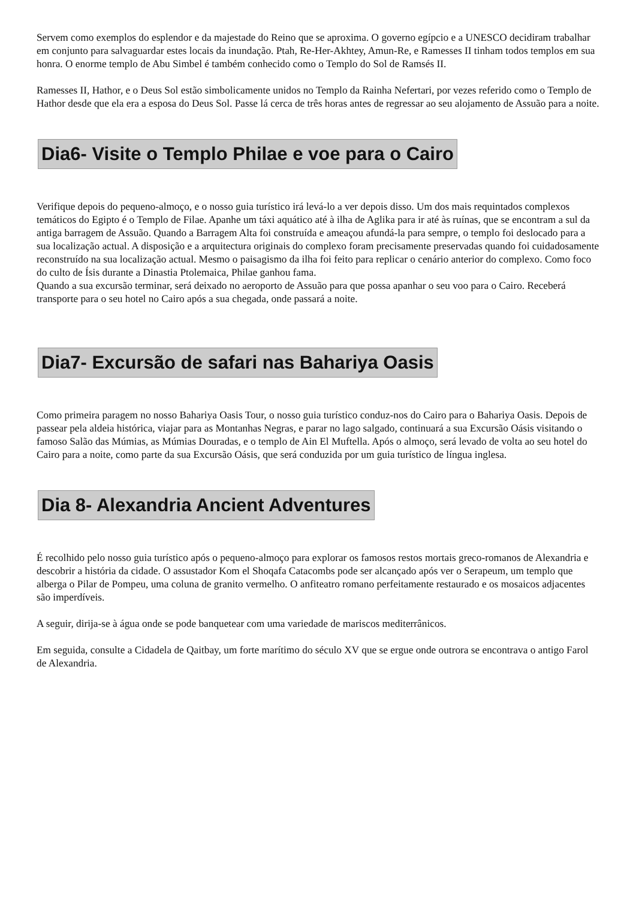Servem como exemplos do esplendor e da majestade do Reino que se aproxima. O governo egípcio e a UNESCO decidiram trabalhar em conjunto para salvaguardar estes locais da inundação. Ptah, Re-Her-Akhtey, Amun-Re, e Ramesses II tinham todos templos em sua honra. O enorme templo de Abu Simbel é também conhecido como o Templo do Sol de Ramsés II.
Ramesses II, Hathor, e o Deus Sol estão simbolicamente unidos no Templo da Rainha Nefertari, por vezes referido como o Templo de Hathor desde que ela era a esposa do Deus Sol. Passe lá cerca de três horas antes de regressar ao seu alojamento de Assuão para a noite.
Dia6- Visite o Templo Philae e voe para o Cairo
Verifique depois do pequeno-almoço, e o nosso guia turístico irá levá-lo a ver depois disso. Um dos mais requintados complexos temáticos do Egipto é o Templo de Filae. Apanhe um táxi aquático até à ilha de Aglika para ir até às ruínas, que se encontram a sul da antiga barragem de Assuão. Quando a Barragem Alta foi construída e ameaçou afundá-la para sempre, o templo foi deslocado para a sua localização actual. A disposição e a arquitectura originais do complexo foram precisamente preservadas quando foi cuidadosamente reconstruído na sua localização actual. Mesmo o paisagismo da ilha foi feito para replicar o cenário anterior do complexo. Como foco do culto de Ísis durante a Dinastia Ptolemaica, Philae ganhou fama.
Quando a sua excursão terminar, será deixado no aeroporto de Assuão para que possa apanhar o seu voo para o Cairo. Receberá transporte para o seu hotel no Cairo após a sua chegada, onde passará a noite.
Dia7- Excursão de safari nas Bahariya Oasis
Como primeira paragem no nosso Bahariya Oasis Tour, o nosso guia turístico conduz-nos do Cairo para o Bahariya Oasis. Depois de passear pela aldeia histórica, viajar para as Montanhas Negras, e parar no lago salgado, continuará a sua Excursão Oásis visitando o famoso Salão das Múmias, as Múmias Douradas, e o templo de Ain El Muftella. Após o almoço, será levado de volta ao seu hotel do Cairo para a noite, como parte da sua Excursão Oásis, que será conduzida por um guia turístico de língua inglesa.
Dia 8- Alexandria Ancient Adventures
É recolhido pelo nosso guia turístico após o pequeno-almoço para explorar os famosos restos mortais greco-romanos de Alexandria e descobrir a história da cidade. O assustador Kom el Shoqafa Catacombs pode ser alcançado após ver o Serapeum, um templo que alberga o Pilar de Pompeu, uma coluna de granito vermelho. O anfiteatro romano perfeitamente restaurado e os mosaicos adjacentes são imperdíveis.
A seguir, dirija-se à água onde se pode banquetear com uma variedade de mariscos mediterrânicos.
Em seguida, consulte a Cidadela de Qaitbay, um forte marítimo do século XV que se ergue onde outrora se encontrava o antigo Farol de Alexandria.